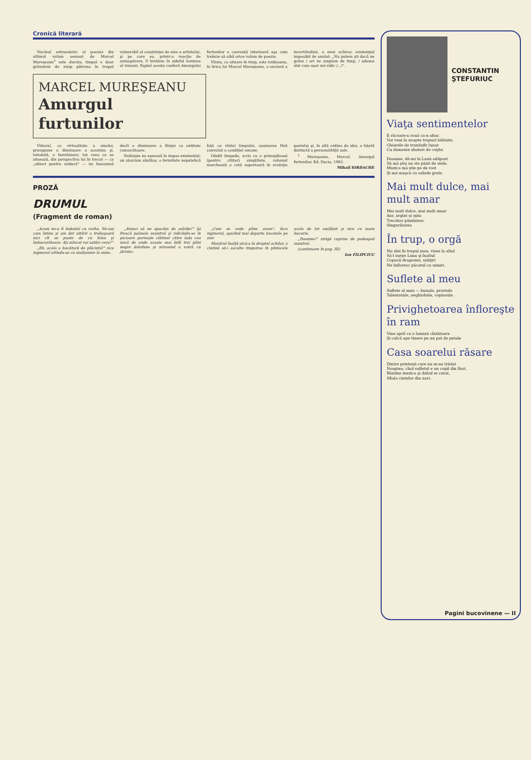Cronică literară
Nucleul extraestetic al poeziei din ultimul volum semnat de Marcel Mureşeanu<sup>1</sup> este durata; timpul e doar grăuntele de nisip pătruns în trupul vulnerabil al conştiinţei de sine a artistului, şi pe care ea, printr-o reacţie de autoapărare, îl învăluie în sideful luminos al viziunii. Faptul acesta conferă Amurgului furtunilor o coerenţă interioară aşa cum trebuie să aibă orice volum de poezie.
Vîrsta, ca situare în timp, este totdeauna, în lirica lui Marcel Mureşeanu, o enclavă a incertitudinii, a unui echivoc existenţial imposibil de anulat: „Nu putem şti dacă ne golim / ori ne umplem de timp, / adesea sînt cum uşor mă ridic /.../".
MARCEL MUREŞEANU
Amurgul furtunilor
Viitorul, ca virtualitate a sinelui, presupune o diminuare a acestuia şi, totodată, o înstrăinare; tot ceea ce se situează, din perspectiva lui în trecut — ca „obiect pentru subiect" — nu înseamnă decît o diminuare a fiinţei ca entitate cunoscătoare.
Nelinişte nu eşuează în impas existenţial; un stoicism sănătos, o fermitate nepatetică faţă cu vîntul timpului, asumarea fără convulsii a condiţiei umane.
Gîndit limpede, scris cu o primejdioasă (pentru cititor) simplitate, volumul marchează o cotă superioară în evoluţia poetului şi, în altă ordine de idei, o faţetă distinctă a personalităţii sale.
<sup>1</sup> Mureşeanu, Marcel, Amurgul furtunilor, Ed. Dacia, 1983.
Mihail IORDACHE
PROZĂ
DRUMUL
(Fragment de roman)
„Acum ne-a fi îndestul cu vorba. Ne-am cam întins şi am dat uitării o trebuşoară nici cît se poate de cu folos şi îmbucurătoare. Aţi mîncat voi astăzi ceva?"
„Eh, acolo o bucătură de plăcintă!" zice inginerul uitîndu-se cu mulţumire la mine.
„Atunci să ne apucăm de osîrdie!" îşi freacă palmele maistrul şi ridicîndu-se în picioare porneşte clătinat către lada cea mică de unde scoate mai întîi trei pîini negre dolofane şi mirosind a vatră cu jăratec.
„Cum se vede pîine avem", face inginerul, aşezînd mai departe bucatele pe ziar.
Maistrul înalţă ulcica în dreptul ochilor, o clatină să-i asculte tinguirea în pîntecele acela de lut smălţuit şi zice cu mare bucurie.
„Doamne!" strigă cuprins de pedeapsă maistrul.
(continuare în pag. III)
Ion FILIPCIUC
CONSTANTIN ŞTEFURIUC
Viaţa sentimentelor
E răcoare-n rouă ca-n altar.
Vor veni la noapte trupuri hăituite.
Ghiarele de trandafir lunar
Cu demente zbateri de cuţite.
Doamne, dă-mi în Lună adăpost
Să mă ştiu un vis păzit de stele.
Muzica mă ştie pe de rost
Şi mă muşcă cu osînde grele.
Mai mult dulce, mai mult amar
Mai mult dulce, mai mult amar
Aur, argint şi opiu
Trecător pămîntesc
Singurătatea
În trup, o orgă
Nu sînt în trupul meu, visez la altul
Să-l surpe Luna şi înaltul
Copacii dragostei, subţiri
Ne înfloresc păcatul cu uimiri.
Suflete al meu
Suflete al meu — bunule, prostule
Talentatule, neghiobule, copiosule.
Privighetoarea înfloreşte în ram
Vine april ca o lumină cîntătoare
Şi culcă ape tinere pe un pat de petale
Casa soarelui răsare
Dintre prietenii care nu m-au trădat
Noaptea, cînd sufletul e un copil din flori,
Rămîne muzica şi duhul ei curat,
Sfiala ciutelor din nori.
Pagini bucovinene — II